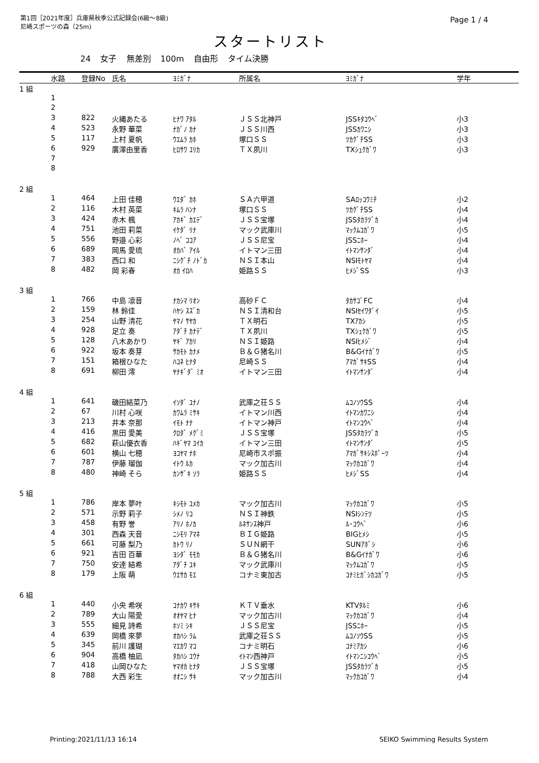第1回［2021年度］兵庫県秋季公式記録会(6級～8級)
尼崎スポーツの森（25m)
Page 1 / 4
スタートリスト
24 女子 無差別 100m 自由形 タイム決勝
| | 水路 | 登録No | 氏名 | ﾖﾐｶﾞﾅ | 所属名 | ﾖﾐｶﾞﾅ | 学年 |
| --- | --- | --- | --- | --- | --- | --- | --- |
| 1 組 | | | | | | | |
| | 1 | | | | | | |
| | 2 | | | | | | |
| | 3 | 822 | 火縄あたる | ﾋﾅﾜ ｱﾀﾙ | ＪＳＳ北神戸 | JSSｷﾀｺｳﾍﾞ | 小3 |
| | 4 | 523 | 永野 華菜 | ﾅｶﾞﾉ ｶﾅ | ＪＳＳ川西 | JSSｶﾜﾆｼ | 小3 |
| | 5 | 117 | 上村 夏帆 | ｳｴﾑﾗ ｶﾎ | 塚口ＳＳ | ﾂｶｸﾞﾁSS | 小3 |
| | 6 | 929 | 廣澤由里香 | ﾋﾛｻﾜ ﾕﾘｶ | ＴＸ夙川 | TXｼｭｸｶﾞﾜ | 小3 |
| | 7 | | | | | | |
| | 8 | | | | | | |
| 2 組 | | | | | | | |
| | 1 | 464 | 上田 佳穂 | ｳｴﾀﾞ ｶﾎ | ＳＡ六甲道 | SAﾛｯｺｳﾐﾁ | 小2 |
| | 2 | 116 | 木村 英菜 | ｷﾑﾗ ﾊﾝﾅ | 塚口ＳＳ | ﾂｶｸﾞﾁSS | 小4 |
| | 3 | 424 | 赤木 楓 | ｱｶｷﾞ ｶｴﾃﾞ | ＪＳＳ宝塚 | JSSﾀｶﾗﾂﾞｶ | 小4 |
| | 4 | 751 | 池田 莉菜 | ｲｹﾀﾞ ﾘﾅ | マック武庫川 | ﾏｯｸﾑｺｶﾞﾜ | 小5 |
| | 5 | 556 | 野邉 心彩 | ﾉﾍﾞ ｺｺｱ | ＪＳＳ尼宝 | JSSﾆﾎｰ | 小4 |
| | 6 | 689 | 岡馬 愛琉 | ｵｶﾊﾞ ｱｲﾙ | イトマン三田 | ｲﾄﾏﾝｻﾝﾀﾞ | 小4 |
| | 7 | 383 | 西口 和 | ﾆｼｸﾞﾁ ﾉﾄﾞｶ | ＮＳＩ本山 | NSIﾓﾄﾔﾏ | 小4 |
| | 8 | 482 | 岡 彩春 | ｵｶ ｲﾛﾊ | 姫路ＳＳ | ﾋﾒｼﾞSS | 小3 |
| 3 組 | | | | | | | |
| | 1 | 766 | 中島 凛音 | ﾅｶｼﾏ ﾘｵﾝ | 高砂ＦＣ | ﾀｶｻｺﾞFC | 小4 |
| | 2 | 159 | 林 鈴佳 | ﾊﾔｼ ｽｽﾞｶ | ＮＳＩ清和台 | NSIｾｲﾜﾀﾞｲ | 小5 |
| | 3 | 254 | 山野 清花 | ﾔﾏﾉ ｻﾔｶ | ＴＸ明石 | TXｱｶｼ | 小5 |
| | 4 | 928 | 足立 奏 | ｱﾀﾞﾁ ｶﾅﾃﾞ | ＴＸ夙川 | TXｼｭｸｶﾞﾜ | 小5 |
| | 5 | 128 | 八木あかり | ﾔｷﾞ ｱｶﾘ | ＮＳＩ姫路 | NSIﾋﾒｼﾞ | 小4 |
| | 6 | 922 | 坂本 奏芽 | ｻｶﾓﾄ ｶﾅﾒ | Ｂ＆Ｇ猪名川 | B&Gｲﾅｶﾞﾜ | 小5 |
| | 7 | 151 | 箱根ひなた | ﾊｺﾈ ﾋﾅﾀ | 尼崎ＳＳ | ｱﾏｶﾞｻｷSS | 小4 |
| | 8 | 691 | 柳田 澪 | ﾔﾅｷﾞﾀﾞ ﾐｵ | イトマン三田 | ｲﾄﾏﾝｻﾝﾀﾞ | 小4 |
| 4 組 | | | | | | | |
| | 1 | 641 | 磯田結菜乃 | ｲｿﾀﾞ ﾕﾅﾉ | 武庫之荘ＳＳ | ﾑｺﾉｿｳSS | 小4 |
| | 2 | 67 | 川村 心咲 | ｶﾜﾑﾗ ﾐｻｷ | イトマン川西 | ｲﾄﾏﾝｶﾜﾆｼ | 小4 |
| | 3 | 213 | 井本 奈那 | ｲﾓﾄ ﾅﾅ | イトマン神戸 | ｲﾄﾏﾝｺｳﾍﾞ | 小4 |
| | 4 | 416 | 黒田 愛美 | ｸﾛﾀﾞ ﾒｸﾞﾐ | ＪＳＳ宝塚 | JSSﾀｶﾗﾂﾞｶ | 小5 |
| | 5 | 682 | 萩山優衣香 | ﾊｷﾞﾔﾏ ﾕｲｶ | イトマン三田 | ｲﾄﾏﾝｻﾝﾀﾞ | 小5 |
| | 6 | 601 | 横山 七穂 | ﾖｺﾔﾏ ﾅﾎ | 尼崎市スポ振 | ｱﾏｶﾞｻｷｼｽﾎﾟｰﾂ | 小4 |
| | 7 | 787 | 伊藤 瑠伽 | ｲﾄｳ ﾙｶ | マック加古川 | ﾏｯｸｶｺｶﾞﾜ | 小4 |
| | 8 | 480 | 神崎 そら | ｶﾝｻﾞｷ ｿﾗ | 姫路ＳＳ | ﾋﾒｼﾞSS | 小4 |
| 5 組 | | | | | | | |
| | 1 | 786 | 岸本 夢叶 | ｷｼﾓﾄ ﾕﾒｶ | マック加古川 | ﾏｯｸｶｺｶﾞﾜ | 小5 |
| | 2 | 571 | 示野 莉子 | ｼﾒﾉ ﾘｺ | ＮＳＩ神鉄 | NSIｼﾝﾃﾂ | 小5 |
| | 3 | 458 | 有野 誉 | ｱﾘﾉ ﾎﾉｶ | ﾙﾈｻﾝｽ神戸 | ﾙ･ｺｳﾍﾞ | 小6 |
| | 4 | 301 | 西森 天音 | ﾆｼﾓﾘ ｱﾏﾈ | ＢＩＧ姫路 | BIGﾋﾒｼ | 小5 |
| | 5 | 661 | 可藤 梨乃 | ｶﾄｳ ﾘﾉ | ＳＵＮ網干 | SUNｱﾎﾞｼ | 小6 |
| | 6 | 921 | 吉田 百華 | ﾖｼﾀﾞ ﾓﾓｶ | Ｂ＆Ｇ猪名川 | B&Gｲﾅｶﾞﾜ | 小6 |
| | 7 | 750 | 安達 結希 | ｱﾀﾞﾁ ﾕｷ | マック武庫川 | ﾏｯｸﾑｺｶﾞﾜ | 小5 |
| | 8 | 179 | 上阪 萌 | ｳｴｻｶ ﾓｴ | コナミ東加古 | ｺﾅﾐﾋｶﾞｼｶｺｶﾞﾜ | 小5 |
| 6 組 | | | | | | | |
| | 1 | 440 | 小央 希咲 | ｺﾅｶﾜ ｷｻｷ | ＫＴＶ垂水 | KTVﾀﾙﾐ | 小6 |
| | 2 | 789 | 大山 陽愛 | ｵｵﾔﾏ ﾋﾅ | マック加古川 | ﾏｯｸｶｺｶﾞﾜ | 小4 |
| | 3 | 555 | 細見 詩希 | ﾎｿﾐ ｼｷ | ＪＳＳ尼宝 | JSSﾆﾎｰ | 小5 |
| | 4 | 639 | 岡橋 來夢 | ｵｶﾊｼ ﾗﾑ | 武庫之荘ＳＳ | ﾑｺﾉｿｳSS | 小5 |
| | 5 | 345 | 前川 護瑚 | ﾏｴｶﾜ ﾏｺ | コナミ明石 | ｺﾅﾐｱｶｼ | 小6 |
| | 6 | 904 | 高橋 柚凪 | ﾀｶﾊｼ ﾕｳﾅ | ｲﾄﾏﾝ西神戸 | ｲﾄﾏﾝﾆｼｺｳﾍﾞ | 小5 |
| | 7 | 418 | 山岡ひなた | ﾔﾏｵｶ ﾋﾅﾀ | ＪＳＳ宝塚 | JSSﾀｶﾗﾂﾞｶ | 小5 |
| | 8 | 788 | 大西 彩生 | ｵｵﾆｼ ｻｷ | マック加古川 | ﾏｯｸｶｺｶﾞﾜ | 小4 |
Printing:2021/11/13 16:14 SEIKO Swimming Results System